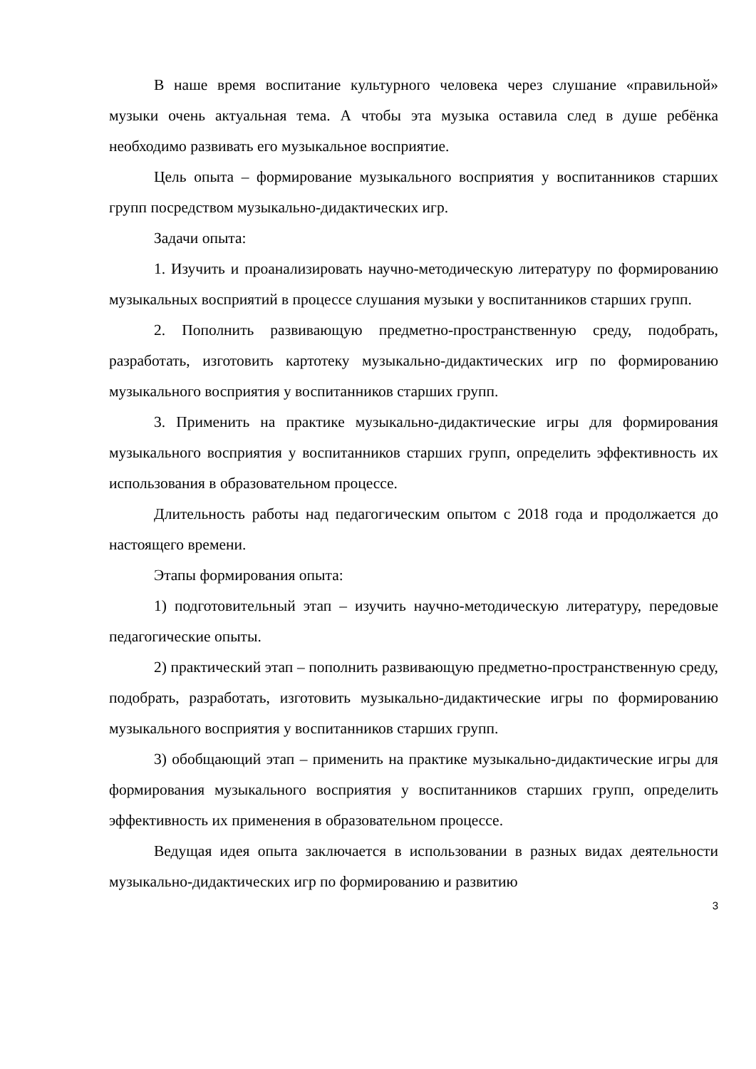В наше время воспитание культурного человека через слушание «правильной» музыки очень актуальная тема. А чтобы эта музыка оставила след в душе ребёнка необходимо развивать его музыкальное восприятие.
Цель опыта – формирование музыкального восприятия у воспитанников старших групп посредством музыкально-дидактических игр.
Задачи опыта:
1. Изучить и проанализировать научно-методическую литературу по формированию музыкальных восприятий в процессе слушания музыки у воспитанников старших групп.
2. Пополнить развивающую предметно-пространственную среду, подобрать, разработать, изготовить картотеку музыкально-дидактических игр по формированию музыкального восприятия у воспитанников старших групп.
3. Применить на практике музыкально-дидактические игры для формирования музыкального восприятия у воспитанников старших групп, определить эффективность их использования в образовательном процессе.
Длительность работы над педагогическим опытом с 2018 года и продолжается до настоящего времени.
Этапы формирования опыта:
1) подготовительный этап – изучить научно-методическую литературу, передовые педагогические опыты.
2) практический этап – пополнить развивающую предметно-пространственную среду, подобрать, разработать, изготовить музыкально-дидактические игры по формированию музыкального восприятия у воспитанников старших групп.
3) обобщающий этап – применить на практике музыкально-дидактические игры для формирования музыкального восприятия у воспитанников старших групп, определить эффективность их применения в образовательном процессе.
Ведущая идея опыта заключается в использовании в разных видах деятельности музыкально-дидактических игр по формированию и развитию
3